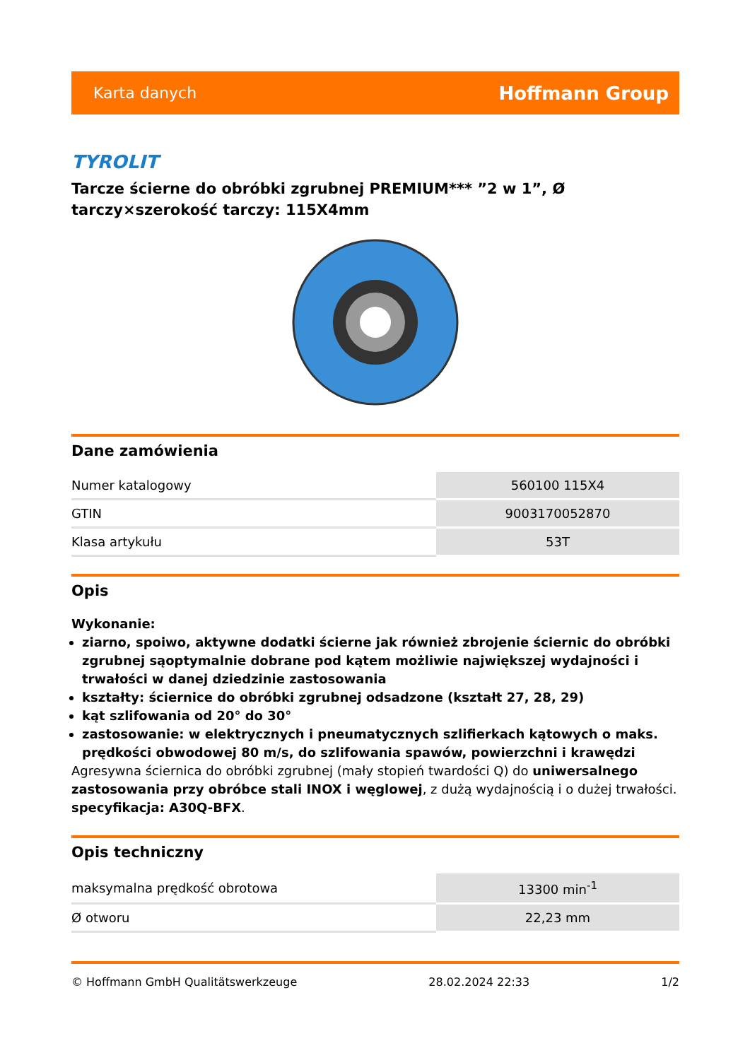Karta danych Hoffmann Group
TYROLIT
Tarcze ścierne do obróbki zgrubnej PREMIUM*** ”2 w 1”, Ø tarczy×szerokość tarczy: 115X4mm
Dane zamówienia
| Numer katalogowy | 560100 115X4 |
| GTIN | 9003170052870 |
| Klasa artykułu | 53T |
Opis
Wykonanie:
ziarno, spoiwo, aktywne dodatki ścierne jak również zbrojenie ściernic do obróbki zgrubnej sąoptymalnie dobrane pod kątem możliwie największej wydajności i trwałości w danej dziedzinie zastosowania
kształty: ściernice do obróbki zgrubnej odsadzone (kształt 27, 28, 29)
kąt szlifowania od 20° do 30°
zastosowanie: w elektrycznych i pneumatycznych szlifierkach kątowych o maks. prędkości obwodowej 80 m/s, do szlifowania spawów, powierzchni i krawędzi
Agresywna ściernica do obróbki zgrubnej (mały stopień twardości Q) do uniwersalnego zastosowania przy obróbce stali INOX i węglowej, z dużą wydajnością i o dużej trwałości. specyfikacja: A30Q-BFX.
Opis techniczny
| maksymalna prędkość obrotowa | 13300 min<sup>-1</sup> |
| Ø otworu | 22,23 mm |
© Hoffmann GmbH Qualitätswerkzeuge 28.02.2024 22:33 1/2